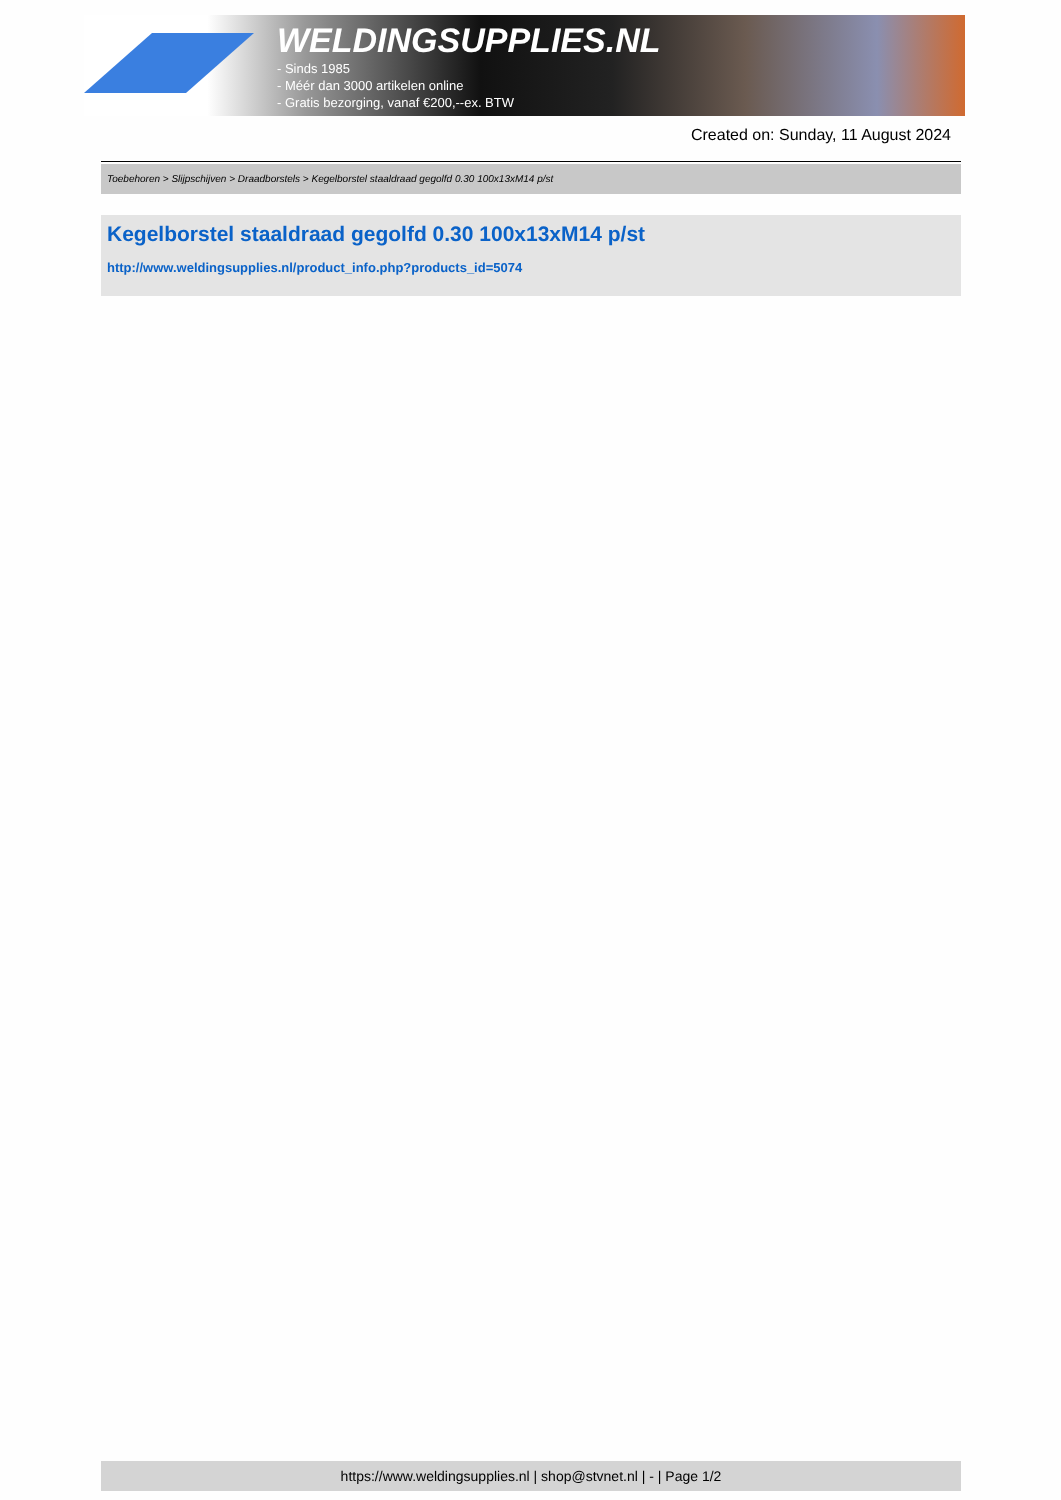WELDINGSUPPLIES.NL
- Sinds 1985
- Méér dan 3000 artikelen online
- Gratis bezorging, vanaf €200,--ex. BTW
Created on: Sunday, 11 August 2024
Toebehoren > Slijpschijven > Draadborstels > Kegelborstel staaldraad gegolfd 0.30 100x13xM14 p/st
Kegelborstel staaldraad gegolfd 0.30 100x13xM14 p/st
http://www.weldingsupplies.nl/product_info.php?products_id=5074
https://www.weldingsupplies.nl | shop@stvnet.nl | - | Page 1/2